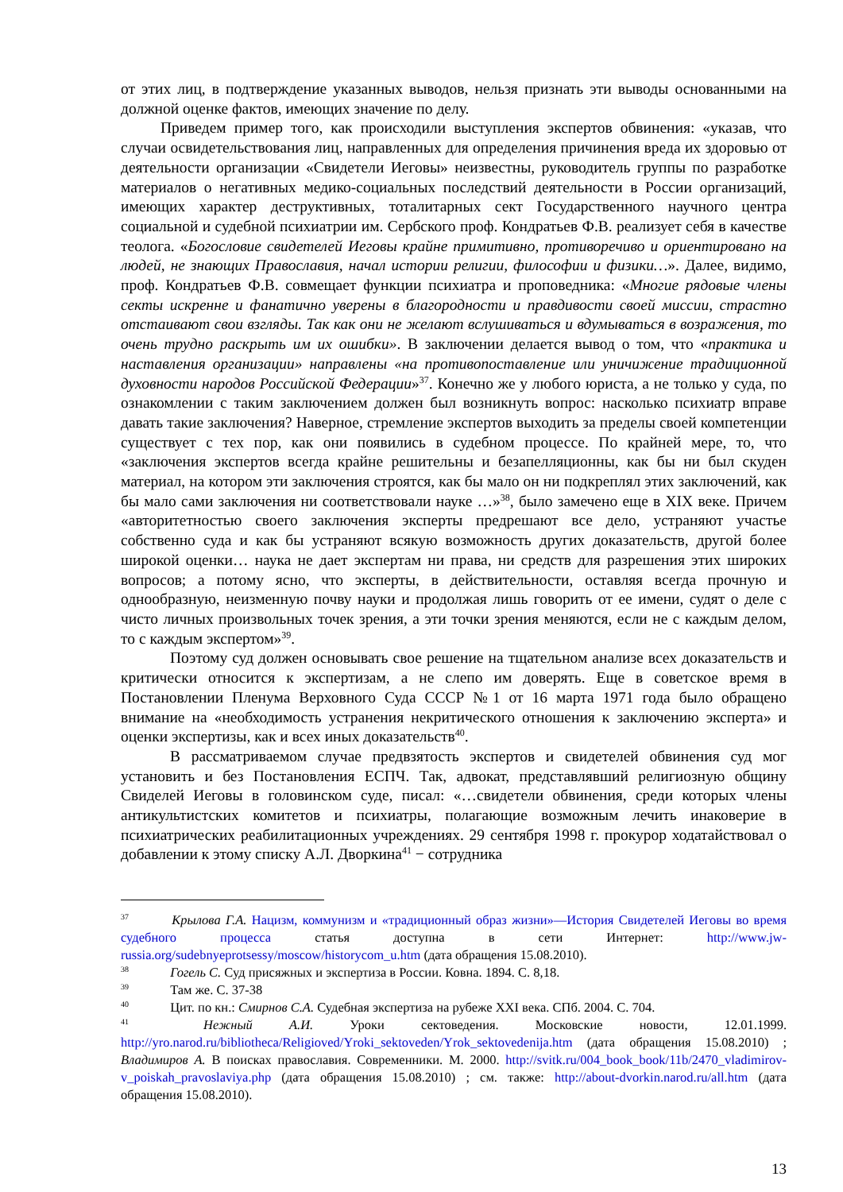от этих лиц, в подтверждение указанных выводов, нельзя признать эти выводы основанными на должной оценке фактов, имеющих значение по делу.
Приведем пример того, как происходили выступления экспертов обвинения: «указав, что случаи освидетельствования лиц, направленных для определения причинения вреда их здоровью от деятельности организации «Свидетели Иеговы» неизвестны, руководитель группы по разработке материалов о негативных медико-социальных последствий деятельности в России организаций, имеющих характер деструктивных, тоталитарных сект Государственного научного центра социальной и судебной психиатрии им. Сербского проф. Кондратьев Ф.В. реализует себя в качестве теолога. «Богословие свидетелей Иеговы крайне примитивно, противоречиво и ориентировано на людей, не знающих Православия, начал истории религии, философии и физики…». Далее, видимо, проф. Кондратьев Ф.В. совмещает функции психиатра и проповедника: «Многие рядовые члены секты искренне и фанатично уверены в благородности и правдивости своей миссии, страстно отстаивают свои взгляды. Так как они не желают вслушиваться и вдумываться в возражения, то очень трудно раскрыть им их ошибки». В заключении делается вывод о том, что «практика и наставления организации» направлены «на противопоставление или уничижение традиционной духовности народов Российской Федерации»<sup>37</sup>. Конечно же у любого юриста, а не только у суда, по ознакомлении с таким заключением должен был возникнуть вопрос: насколько психиатр вправе давать такие заключения? Наверное, стремление экспертов выходить за пределы своей компетенции существует с тех пор, как они появились в судебном процессе. По крайней мере, то, что «заключения экспертов всегда крайне решительны и безапелляционны, как бы ни был скуден материал, на котором эти заключения строятся, как бы мало он ни подкреплял этих заключений, как бы мало сами заключения ни соответствовали науке …»<sup>38</sup>, было замечено еще в XIX веке. Причем «авторитетностью своего заключения эксперты предрешают все дело, устраняют участье собственно суда и как бы устраняют всякую возможность других доказательств, другой более широкой оценки… наука не дает экспертам ни права, ни средств для разрешения этих широких вопросов; а потому ясно, что эксперты, в действительности, оставляя всегда прочную и однообразную, неизменную почву науки и продолжая лишь говорить от ее имени, судят о деле с чисто личных произвольных точек зрения, а эти точки зрения меняются, если не с каждым делом, то с каждым экспертом»<sup>39</sup>.
Поэтому суд должен основывать свое решение на тщательном анализе всех доказательств и критически относится к экспертизам, а не слепо им доверять. Еще в советское время в Постановлении Пленума Верховного Суда СССР №1 от 16 марта 1971 года было обращено внимание на «необходимость устранения некритического отношения к заключению эксперта» и оценки экспертизы, как и всех иных доказательств<sup>40</sup>.
В рассматриваемом случае предвзятость экспертов и свидетелей обвинения суд мог установить и без Постановления ЕСПЧ. Так, адвокат, представлявший религиозную общину Свиделей Иеговы в головинском суде, писал: «…свидетели обвинения, среди которых члены антикультистских комитетов и психиатры, полагающие возможным лечить инаковерие в психиатрических реабилитационных учреждениях. 29 сентября 1998 г. прокурор ходатайствовал о добавлении к этому списку А.Л. Дворкина<sup>41</sup> − сотрудника
<sup>37</sup> Крылова Г.А. Нацизм, коммунизм и «традиционный образ жизни»—История Свидетелей Иеговы во время судебного процесса статья доступна в сети Интернет: http://www.jw-russia.org/sudebnyeprotsessy/moscow/historycom_u.htm (дата обращения 15.08.2010).
<sup>38</sup> Гогель С. Суд присяжных и экспертиза в России. Ковна. 1894. С. 8,18.
<sup>39</sup> Там же. С. 37-38
<sup>40</sup> Цит. по кн.: Смирнов С.А. Судебная экспертиза на рубеже XXI века. СПб. 2004. С. 704.
<sup>41</sup> Нежный А.И. Уроки сектоведения. Московские новости, 12.01.1999. http://yro.narod.ru/bibliotheca/Religioved/Yroki_sektoveden/Yrok_sektovedenija.htm (дата обращения 15.08.2010) ; Владимиров А. В поисках православия. Современники. М. 2000. http://svitk.ru/004_book_book/11b/2470_vladimirov-v_poiskah_pravoslaviya.php (дата обращения 15.08.2010) ; см. также: http://about-dvorkin.narod.ru/all.htm (дата обращения 15.08.2010).
13